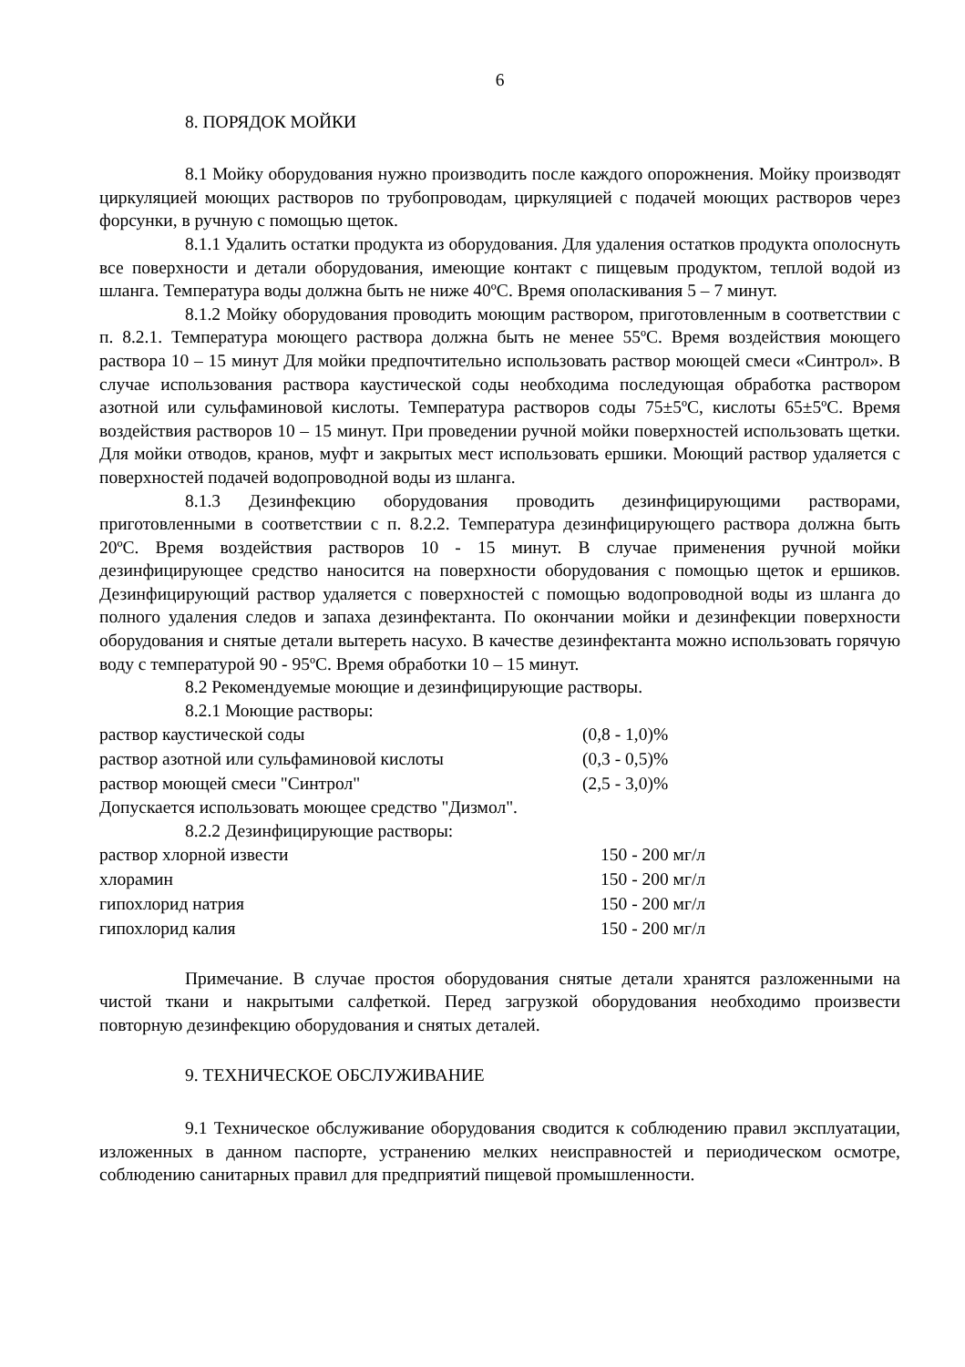6
8. ПОРЯДОК МОЙКИ
8.1 Мойку оборудования нужно производить после каждого опорожнения. Мойку производят циркуляцией моющих растворов по трубопроводам, циркуляцией с подачей моющих растворов через форсунки, в ручную с помощью щеток.
8.1.1 Удалить остатки продукта из оборудования. Для удаления остатков продукта ополоснуть все поверхности и детали оборудования, имеющие контакт с пищевым продуктом, теплой водой из шланга. Температура воды должна быть не ниже 40ºС. Время ополаскивания 5 – 7 минут.
8.1.2 Мойку оборудования проводить моющим раствором, приготовленным в соответствии с п. 8.2.1. Температура моющего раствора должна быть не менее 55ºС. Время воздействия моющего раствора 10 – 15 минут Для мойки предпочтительно использовать раствор моющей смеси «Синтрол». В случае использования раствора каустической соды необходима последующая обработка раствором азотной или сульфаминовой кислоты. Температура растворов соды 75±5ºС, кислоты 65±5ºС. Время воздействия растворов 10 – 15 минут. При проведении ручной мойки поверхностей использовать щетки. Для мойки отводов, кранов, муфт и закрытых мест использовать ершики. Моющий раствор удаляется с поверхностей подачей водопроводной воды из шланга.
8.1.3 Дезинфекцию оборудования проводить дезинфицирующими растворами, приготовленными в соответствии с п. 8.2.2. Температура дезинфицирующего раствора должна быть 20ºС. Время воздействия растворов 10 - 15 минут. В случае применения ручной мойки дезинфицирующее средство наносится на поверхности оборудования с помощью щеток и ершиков. Дезинфицирующий раствор удаляется с поверхностей с помощью водопроводной воды из шланга до полного удаления следов и запаха дезинфектанта. По окончании мойки и дезинфекции поверхности оборудования и снятые детали вытереть насухо. В качестве дезинфектанта можно использовать горячую воду с температурой 90 - 95ºС. Время обработки 10 – 15 минут.
8.2 Рекомендуемые моющие и дезинфицирующие растворы.
8.2.1 Моющие растворы:
| раствор каустической соды | (0,8 - 1,0)% |
| раствор азотной или сульфаминовой кислоты | (0,3 - 0,5)% |
| раствор моющей смеси "Синтрол" | (2,5 - 3,0)% |
Допускается использовать моющее средство "Дизмол".
8.2.2 Дезинфицирующие растворы:
| раствор хлорной извести | 150 - 200 мг/л |
| хлорамин | 150 - 200 мг/л |
| гипохлорид натрия | 150 - 200 мг/л |
| гипохлорид калия | 150 - 200 мг/л |
Примечание. В случае простоя оборудования снятые детали хранятся разложенными на чистой ткани и накрытыми салфеткой. Перед загрузкой оборудования необходимо произвести повторную дезинфекцию оборудования и снятых деталей.
9. ТЕХНИЧЕСКОЕ ОБСЛУЖИВАНИЕ
9.1 Техническое обслуживание оборудования сводится к соблюдению правил эксплуатации, изложенных в данном паспорте, устранению мелких неисправностей и периодическом осмотре, соблюдению санитарных правил для предприятий пищевой промышленности.